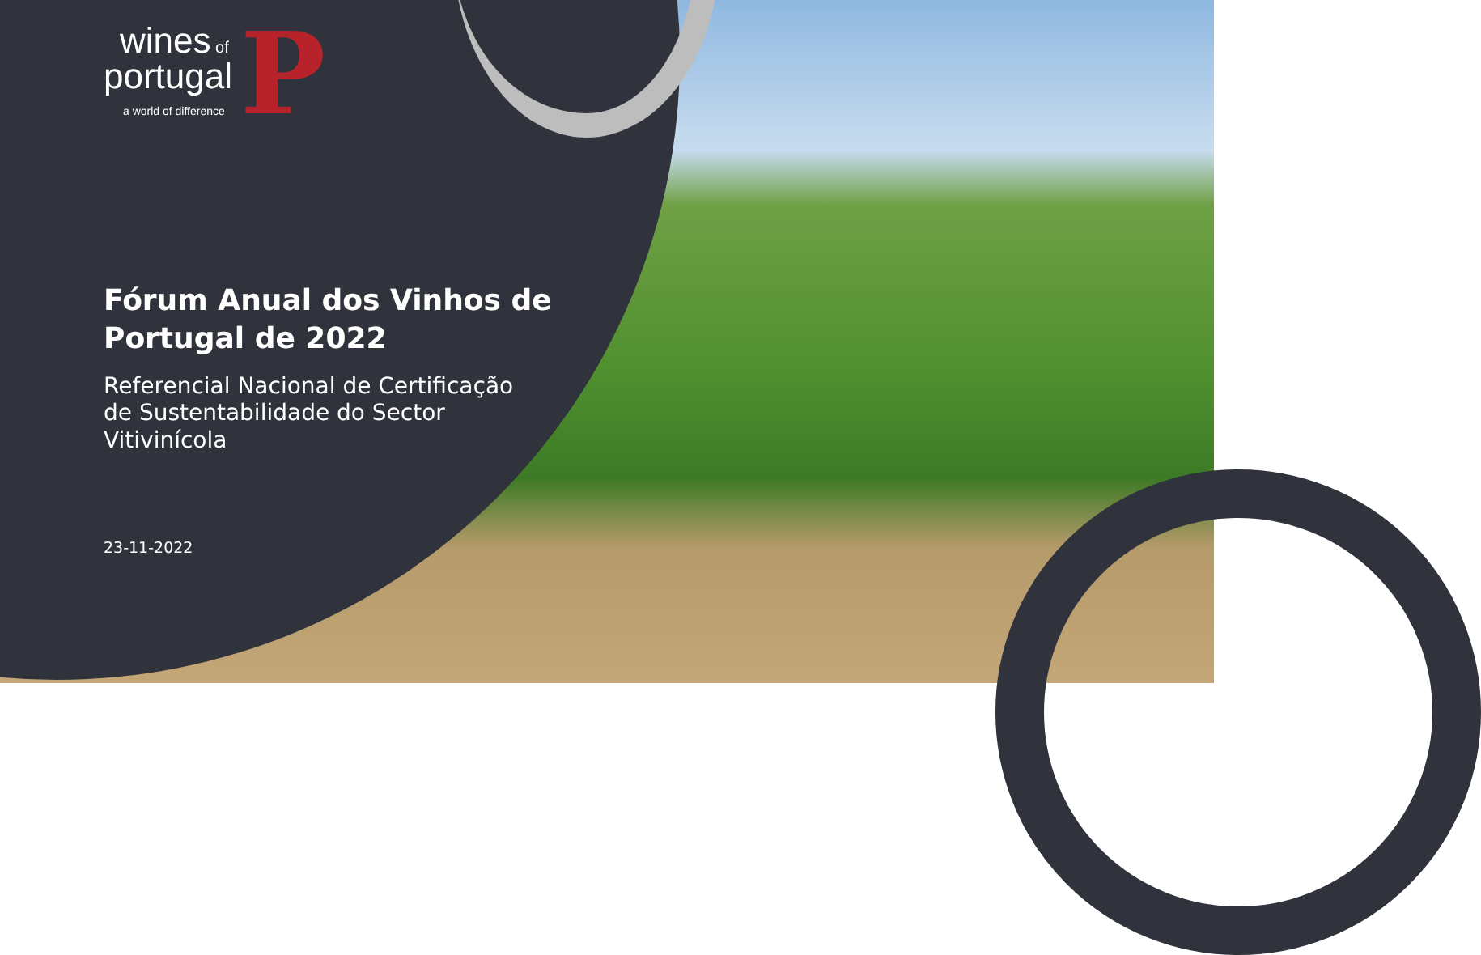wines of
portugal
a world of difference
P
Fórum Anual dos Vinhos de Portugal de 2022
Referencial Nacional de Certificação de Sustentabilidade do Sector Vitivinícola
23-11-2022